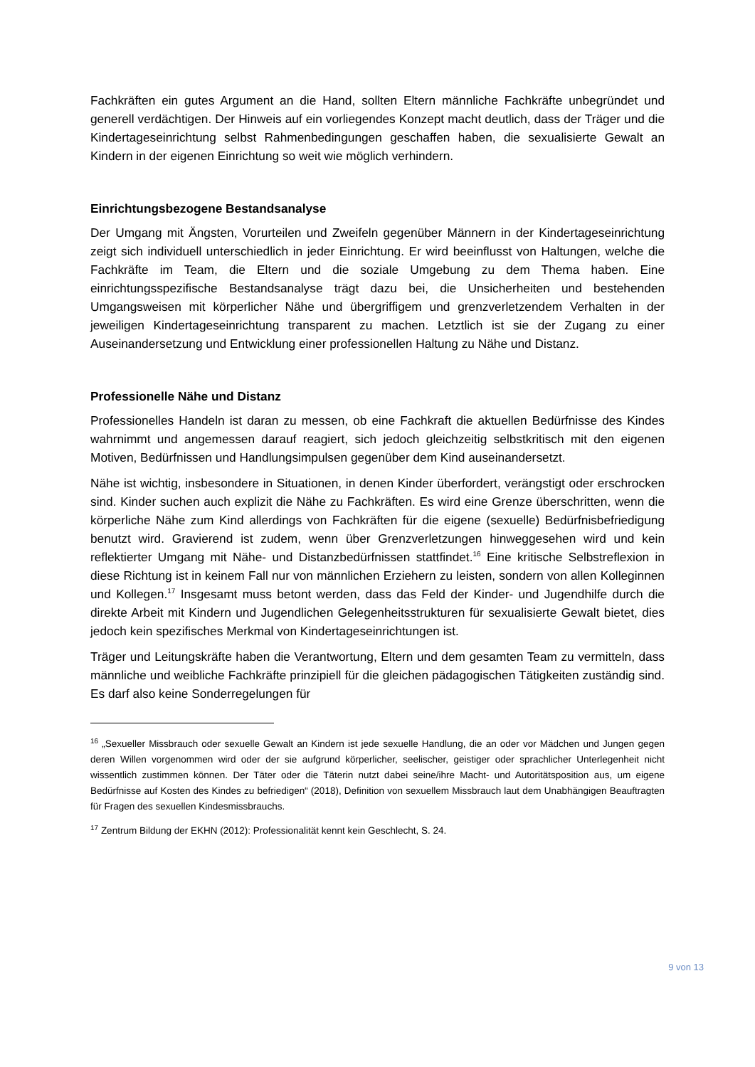Fachkräften ein gutes Argument an die Hand, sollten Eltern männliche Fachkräfte unbegründet und generell verdächtigen. Der Hinweis auf ein vorliegendes Konzept macht deutlich, dass der Träger und die Kindertageseinrichtung selbst Rahmenbedingungen geschaffen haben, die sexualisierte Gewalt an Kindern in der eigenen Einrichtung so weit wie möglich verhindern.
Einrichtungsbezogene Bestandsanalyse
Der Umgang mit Ängsten, Vorurteilen und Zweifeln gegenüber Männern in der Kindertageseinrichtung zeigt sich individuell unterschiedlich in jeder Einrichtung. Er wird beeinflusst von Haltungen, welche die Fachkräfte im Team, die Eltern und die soziale Umgebung zu dem Thema haben. Eine einrichtungsspezifische Bestandsanalyse trägt dazu bei, die Unsicherheiten und bestehenden Umgangsweisen mit körperlicher Nähe und übergriffigem und grenzverletzendem Verhalten in der jeweiligen Kindertageseinrichtung transparent zu machen. Letztlich ist sie der Zugang zu einer Auseinandersetzung und Entwicklung einer professionellen Haltung zu Nähe und Distanz.
Professionelle Nähe und Distanz
Professionelles Handeln ist daran zu messen, ob eine Fachkraft die aktuellen Bedürfnisse des Kindes wahrnimmt und angemessen darauf reagiert, sich jedoch gleichzeitig selbstkritisch mit den eigenen Motiven, Bedürfnissen und Handlungsimpulsen gegenüber dem Kind auseinandersetzt.
Nähe ist wichtig, insbesondere in Situationen, in denen Kinder überfordert, verängstigt oder erschrocken sind. Kinder suchen auch explizit die Nähe zu Fachkräften. Es wird eine Grenze überschritten, wenn die körperliche Nähe zum Kind allerdings von Fachkräften für die eigene (sexuelle) Bedürfnisbefriedigung benutzt wird. Gravierend ist zudem, wenn über Grenzverletzungen hinweggesehen wird und kein reflektierter Umgang mit Nähe- und Distanzbedürfnissen stattfindet.<sup>16</sup> Eine kritische Selbstreflexion in diese Richtung ist in keinem Fall nur von männlichen Erziehern zu leisten, sondern von allen Kolleginnen und Kollegen.<sup>17</sup> Insgesamt muss betont werden, dass das Feld der Kinder- und Jugendhilfe durch die direkte Arbeit mit Kindern und Jugendlichen Gelegenheitsstrukturen für sexualisierte Gewalt bietet, dies jedoch kein spezifisches Merkmal von Kindertageseinrichtungen ist.
Träger und Leitungskräfte haben die Verantwortung, Eltern und dem gesamten Team zu vermitteln, dass männliche und weibliche Fachkräfte prinzipiell für die gleichen pädagogischen Tätigkeiten zuständig sind. Es darf also keine Sonderregelungen für
<sup>16</sup> „Sexueller Missbrauch oder sexuelle Gewalt an Kindern ist jede sexuelle Handlung, die an oder vor Mädchen und Jungen gegen deren Willen vorgenommen wird oder der sie aufgrund körperlicher, seelischer, geistiger oder sprachlicher Unterlegenheit nicht wissentlich zustimmen können. Der Täter oder die Täterin nutzt dabei seine/ihre Macht- und Autoritätsposition aus, um eigene Bedürfnisse auf Kosten des Kindes zu befriedigen“ (2018), Definition von sexuellem Missbrauch laut dem Unabhängigen Beauftragten für Fragen des sexuellen Kindesmissbrauchs.
<sup>17</sup> Zentrum Bildung der EKHN (2012): Professionalität kennt kein Geschlecht, S. 24.
9 von 13